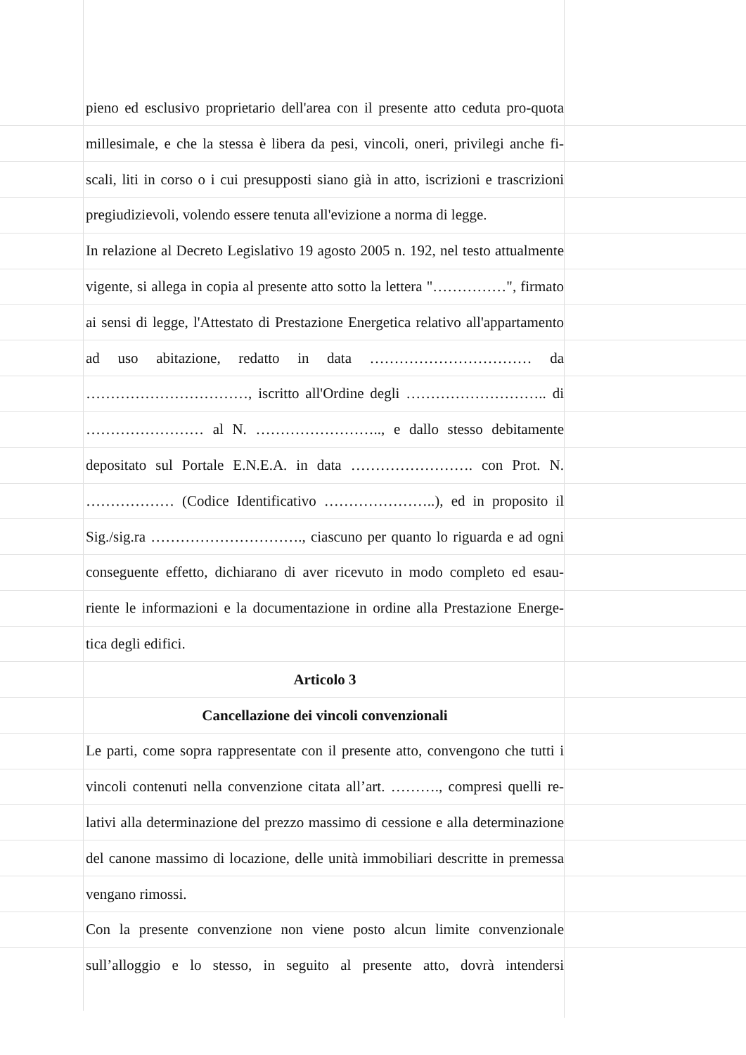pieno ed esclusivo proprietario dell'area con il presente atto ceduta pro-quota
millesimale, e che la stessa è libera da pesi, vincoli, oneri, privilegi anche fi-
scali, liti in corso o i cui presupposti siano già in atto, iscrizioni e trascrizioni
pregiudizievoli, volendo essere tenuta all'evizione a norma di legge.
In relazione al Decreto Legislativo 19 agosto 2005 n. 192, nel testo attualmente
vigente, si allega in copia al presente atto sotto la lettera "……………", firmato
ai sensi di legge, l'Attestato di Prestazione Energetica relativo all'appartamento
ad uso abitazione, redatto in data …………………………… da
……………………………, iscritto all'Ordine degli ……………………….. di
…………………… al N. …………………….., e dallo stesso debitamente
depositato sul Portale E.N.E.A. in data ……………………. con Prot. N.
……………… (Codice Identificativo …………………..), ed in proposito il
Sig./sig.ra …………………………., ciascuno per quanto lo riguarda e ad ogni
conseguente effetto, dichiarano di aver ricevuto in modo completo ed esau-
riente le informazioni e la documentazione in ordine alla Prestazione Energe-
tica degli edifici.
Articolo 3
Cancellazione dei vincoli convenzionali
Le parti, come sopra rappresentate con il presente atto, convengono che tutti i
vincoli contenuti nella convenzione citata all’art. ………., compresi quelli re-
lativi alla determinazione del prezzo massimo di cessione e alla determinazione
del canone massimo di locazione, delle unità immobiliari descritte in premessa
vengano rimossi.
Con la presente convenzione non viene posto alcun limite convenzionale
sull’alloggio e lo stesso, in seguito al presente atto, dovrà intendersi